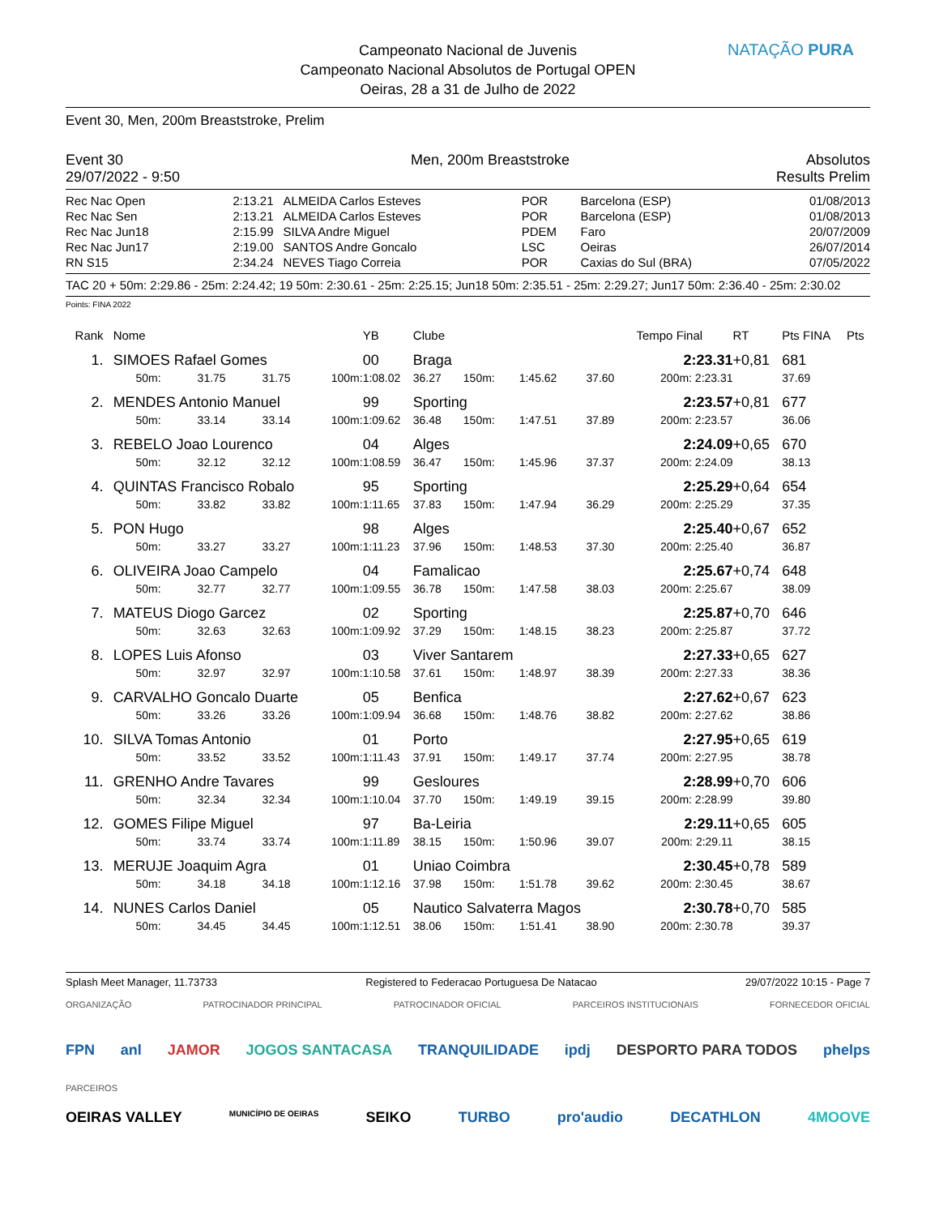Campeonato Nacional de Juvenis
Campeonato Nacional Absolutos de Portugal OPEN
Oeiras, 28 a 31 de Julho de 2022
NATAÇÃO PURA
Event 30, Men, 200m Breaststroke, Prelim
| Event 30 | Men, 200m Breaststroke | Absolutos |
| 29/07/2022 - 9:50 | | Results Prelim |
| Rec Nac Open | 2:13.21 | ALMEIDA Carlos Esteves | POR | Barcelona (ESP) | 01/08/2013 |
| Rec Nac Sen | 2:13.21 | ALMEIDA Carlos Esteves | POR | Barcelona (ESP) | 01/08/2013 |
| Rec Nac Jun18 | 2:15.99 | SILVA Andre Miguel | PDEM | Faro | 20/07/2009 |
| Rec Nac Jun17 | 2:19.00 | SANTOS Andre Goncalo | LSC | Oeiras | 26/07/2014 |
| RN S15 | 2:34.24 | NEVES Tiago Correia | POR | Caxias do Sul (BRA) | 07/05/2022 |
TAC 20 + 50m: 2:29.86 - 25m: 2:24.42; 19 50m: 2:30.61 - 25m: 2:25.15; Jun18 50m: 2:35.51 - 25m: 2:29.27; Jun17 50m: 2:36.40 - 25m: 2:30.02
Points: FINA 2022
| Rank | Nome | | | | YB | Clube | | | | Tempo Final | RT | Pts FINA | Pts |
| 1. | SIMOES Rafael Gomes | | | | 00 | Braga | | | | 2:23.31 | +0,81 | 681 | |
| | 50m: | 31.75 | 31.75 | 100m: | 1:08.02 | 36.27 | 150m: | 1:45.62 | 37.60 | 200m: 2:23.31 | | 37.69 | |
| 2. | MENDES Antonio Manuel | | | | 99 | Sporting | | | | 2:23.57 | +0,81 | 677 | |
| | 50m: | 33.14 | 33.14 | 100m: | 1:09.62 | 36.48 | 150m: | 1:47.51 | 37.89 | 200m: 2:23.57 | | 36.06 | |
| 3. | REBELO Joao Lourenco | | | | 04 | Alges | | | | 2:24.09 | +0,65 | 670 | |
| | 50m: | 32.12 | 32.12 | 100m: | 1:08.59 | 36.47 | 150m: | 1:45.96 | 37.37 | 200m: 2:24.09 | | 38.13 | |
| 4. | QUINTAS Francisco Robalo | | | | 95 | Sporting | | | | 2:25.29 | +0,64 | 654 | |
| | 50m: | 33.82 | 33.82 | 100m: | 1:11.65 | 37.83 | 150m: | 1:47.94 | 36.29 | 200m: 2:25.29 | | 37.35 | |
| 5. | PON Hugo | | | | 98 | Alges | | | | 2:25.40 | +0,67 | 652 | |
| | 50m: | 33.27 | 33.27 | 100m: | 1:11.23 | 37.96 | 150m: | 1:48.53 | 37.30 | 200m: 2:25.40 | | 36.87 | |
| 6. | OLIVEIRA Joao Campelo | | | | 04 | Famalicao | | | | 2:25.67 | +0,74 | 648 | |
| | 50m: | 32.77 | 32.77 | 100m: | 1:09.55 | 36.78 | 150m: | 1:47.58 | 38.03 | 200m: 2:25.67 | | 38.09 | |
| 7. | MATEUS Diogo Garcez | | | | 02 | Sporting | | | | 2:25.87 | +0,70 | 646 | |
| | 50m: | 32.63 | 32.63 | 100m: | 1:09.92 | 37.29 | 150m: | 1:48.15 | 38.23 | 200m: 2:25.87 | | 37.72 | |
| 8. | LOPES Luis Afonso | | | | 03 | Viver Santarem | | | | 2:27.33 | +0,65 | 627 | |
| | 50m: | 32.97 | 32.97 | 100m: | 1:10.58 | 37.61 | 150m: | 1:48.97 | 38.39 | 200m: 2:27.33 | | 38.36 | |
| 9. | CARVALHO Goncalo Duarte | | | | 05 | Benfica | | | | 2:27.62 | +0,67 | 623 | |
| | 50m: | 33.26 | 33.26 | 100m: | 1:09.94 | 36.68 | 150m: | 1:48.76 | 38.82 | 200m: 2:27.62 | | 38.86 | |
| 10. | SILVA Tomas Antonio | | | | 01 | Porto | | | | 2:27.95 | +0,65 | 619 | |
| | 50m: | 33.52 | 33.52 | 100m: | 1:11.43 | 37.91 | 150m: | 1:49.17 | 37.74 | 200m: 2:27.95 | | 38.78 | |
| 11. | GRENHO Andre Tavares | | | | 99 | Gesloures | | | | 2:28.99 | +0,70 | 606 | |
| | 50m: | 32.34 | 32.34 | 100m: | 1:10.04 | 37.70 | 150m: | 1:49.19 | 39.15 | 200m: 2:28.99 | | 39.80 | |
| 12. | GOMES Filipe Miguel | | | | 97 | Ba-Leiria | | | | 2:29.11 | +0,65 | 605 | |
| | 50m: | 33.74 | 33.74 | 100m: | 1:11.89 | 38.15 | 150m: | 1:50.96 | 39.07 | 200m: 2:29.11 | | 38.15 | |
| 13. | MERUJE Joaquim Agra | | | | 01 | Uniao Coimbra | | | | 2:30.45 | +0,78 | 589 | |
| | 50m: | 34.18 | 34.18 | 100m: | 1:12.16 | 37.98 | 150m: | 1:51.78 | 39.62 | 200m: 2:30.45 | | 38.67 | |
| 14. | NUNES Carlos Daniel | | | | 05 | Nautico Salvaterra Magos | | | | 2:30.78 | +0,70 | 585 | |
| | 50m: | 34.45 | 34.45 | 100m: | 1:12.51 | 38.06 | 150m: | 1:51.41 | 38.90 | 200m: 2:30.78 | | 39.37 | |
Splash Meet Manager, 11.73733 Registered to Federacao Portuguesa De Natacao 29/07/2022 10:15 - Page 7
ORGANIZAÇÃO PATROCINADOR PRINCIPAL PATROCINADOR OFICIAL PARCEIROS INSTITUCIONAIS FORNECEDOR OFICIAL
FPN anl JAMOR JOGOS SANTACASA TRANQUILIDADE ipdj DESPORTO PARA TODOS phelps
PARCEIROS
OEIRAS VALLEY MUNICÍPIO DE OEIRAS SEIKO TURBO pro'audio DECATHLON 4MOOVE